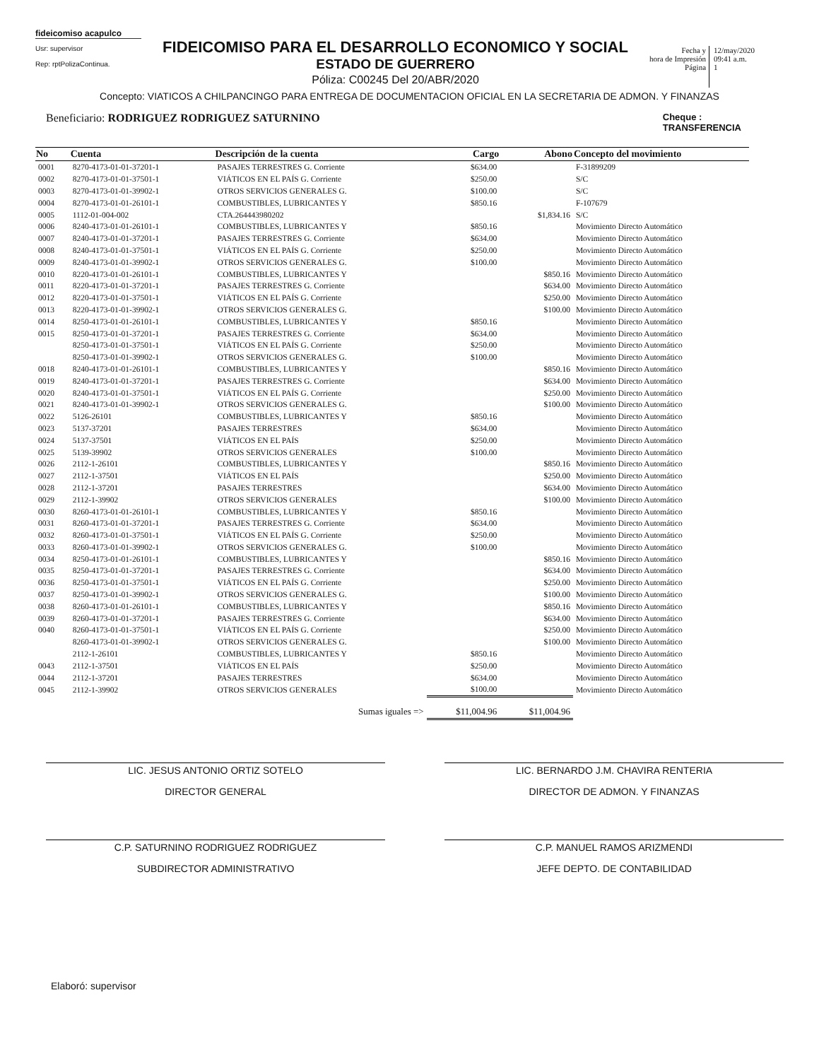fideicomiso acapulco
Usr: supervisor
Rep: rptPolizaContinua.
FIDEICOMISO PARA EL DESARROLLO ECONOMICO Y SOCIAL
ESTADO DE GUERRERO
Póliza: C00245 Del 20/ABR/2020
Fecha y
hora de Impresión
Página
12/may/2020
09:41 a.m.
1
Concepto: VIATICOS A CHILPANCINGO PARA ENTREGA DE DOCUMENTACION OFICIAL EN LA SECRETARIA DE ADMON. Y FINANZAS
Beneficiario: RODRIGUEZ RODRIGUEZ SATURNINO
Cheque :
TRANSFERENCIA
| No | Cuenta | Descripción de la cuenta | Cargo | Abono | Concepto del movimiento |
| --- | --- | --- | --- | --- | --- |
| 0001 | 8270-4173-01-01-37201-1 | PASAJES TERRESTRES G. Corriente | $634.00 | | F-31899209 |
| 0002 | 8270-4173-01-01-37501-1 | VIÁTICOS EN EL PAÍS G. Corriente | $250.00 | | S/C |
| 0003 | 8270-4173-01-01-39902-1 | OTROS SERVICIOS GENERALES G. | $100.00 | | S/C |
| 0004 | 8270-4173-01-01-26101-1 | COMBUSTIBLES, LUBRICANTES Y | $850.16 | | F-107679 |
| 0005 | 1112-01-004-002 | CTA.264443980202 | | $1,834.16 | S/C |
| 0006 | 8240-4173-01-01-26101-1 | COMBUSTIBLES, LUBRICANTES Y | $850.16 | | Movimiento Directo Automático |
| 0007 | 8240-4173-01-01-37201-1 | PASAJES TERRESTRES G. Corriente | $634.00 | | Movimiento Directo Automático |
| 0008 | 8240-4173-01-01-37501-1 | VIÁTICOS EN EL PAÍS G. Corriente | $250.00 | | Movimiento Directo Automático |
| 0009 | 8240-4173-01-01-39902-1 | OTROS SERVICIOS GENERALES G. | $100.00 | | Movimiento Directo Automático |
| 0010 | 8220-4173-01-01-26101-1 | COMBUSTIBLES, LUBRICANTES Y | | $850.16 | Movimiento Directo Automático |
| 0011 | 8220-4173-01-01-37201-1 | PASAJES TERRESTRES G. Corriente | | $634.00 | Movimiento Directo Automático |
| 0012 | 8220-4173-01-01-37501-1 | VIÁTICOS EN EL PAÍS G. Corriente | | $250.00 | Movimiento Directo Automático |
| 0013 | 8220-4173-01-01-39902-1 | OTROS SERVICIOS GENERALES G. | | $100.00 | Movimiento Directo Automático |
| 0014 | 8250-4173-01-01-26101-1 | COMBUSTIBLES, LUBRICANTES Y | $850.16 | | Movimiento Directo Automático |
| 0015 | 8250-4173-01-01-37201-1 | PASAJES TERRESTRES G. Corriente | $634.00 | | Movimiento Directo Automático |
| | 8250-4173-01-01-37501-1 | VIÁTICOS EN EL PAÍS G. Corriente | $250.00 | | Movimiento Directo Automático |
| | 8250-4173-01-01-39902-1 | OTROS SERVICIOS GENERALES G. | $100.00 | | Movimiento Directo Automático |
| 0018 | 8240-4173-01-01-26101-1 | COMBUSTIBLES, LUBRICANTES Y | | $850.16 | Movimiento Directo Automático |
| 0019 | 8240-4173-01-01-37201-1 | PASAJES TERRESTRES G. Corriente | | $634.00 | Movimiento Directo Automático |
| 0020 | 8240-4173-01-01-37501-1 | VIÁTICOS EN EL PAÍS G. Corriente | | $250.00 | Movimiento Directo Automático |
| 0021 | 8240-4173-01-01-39902-1 | OTROS SERVICIOS GENERALES G. | | $100.00 | Movimiento Directo Automático |
| 0022 | 5126-26101 | COMBUSTIBLES, LUBRICANTES Y | $850.16 | | Movimiento Directo Automático |
| 0023 | 5137-37201 | PASAJES TERRESTRES | $634.00 | | Movimiento Directo Automático |
| 0024 | 5137-37501 | VIÁTICOS EN EL PAÍS | $250.00 | | Movimiento Directo Automático |
| 0025 | 5139-39902 | OTROS SERVICIOS GENERALES | $100.00 | | Movimiento Directo Automático |
| 0026 | 2112-1-26101 | COMBUSTIBLES, LUBRICANTES Y | | $850.16 | Movimiento Directo Automático |
| 0027 | 2112-1-37501 | VIÁTICOS EN EL PAÍS | | $250.00 | Movimiento Directo Automático |
| 0028 | 2112-1-37201 | PASAJES TERRESTRES | | $634.00 | Movimiento Directo Automático |
| 0029 | 2112-1-39902 | OTROS SERVICIOS GENERALES | | $100.00 | Movimiento Directo Automático |
| 0030 | 8260-4173-01-01-26101-1 | COMBUSTIBLES, LUBRICANTES Y | $850.16 | | Movimiento Directo Automático |
| 0031 | 8260-4173-01-01-37201-1 | PASAJES TERRESTRES G. Corriente | $634.00 | | Movimiento Directo Automático |
| 0032 | 8260-4173-01-01-37501-1 | VIÁTICOS EN EL PAÍS G. Corriente | $250.00 | | Movimiento Directo Automático |
| 0033 | 8260-4173-01-01-39902-1 | OTROS SERVICIOS GENERALES G. | $100.00 | | Movimiento Directo Automático |
| 0034 | 8250-4173-01-01-26101-1 | COMBUSTIBLES, LUBRICANTES Y | | $850.16 | Movimiento Directo Automático |
| 0035 | 8250-4173-01-01-37201-1 | PASAJES TERRESTRES G. Corriente | | $634.00 | Movimiento Directo Automático |
| 0036 | 8250-4173-01-01-37501-1 | VIÁTICOS EN EL PAÍS G. Corriente | | $250.00 | Movimiento Directo Automático |
| 0037 | 8250-4173-01-01-39902-1 | OTROS SERVICIOS GENERALES G. | | $100.00 | Movimiento Directo Automático |
| 0038 | 8260-4173-01-01-26101-1 | COMBUSTIBLES, LUBRICANTES Y | | $850.16 | Movimiento Directo Automático |
| 0039 | 8260-4173-01-01-37201-1 | PASAJES TERRESTRES G. Corriente | | $634.00 | Movimiento Directo Automático |
| 0040 | 8260-4173-01-01-37501-1 | VIÁTICOS EN EL PAÍS G. Corriente | | $250.00 | Movimiento Directo Automático |
| | 8260-4173-01-01-39902-1 | OTROS SERVICIOS GENERALES G. | | $100.00 | Movimiento Directo Automático |
| | 2112-1-26101 | COMBUSTIBLES, LUBRICANTES Y | $850.16 | | Movimiento Directo Automático |
| 0043 | 2112-1-37501 | VIÁTICOS EN EL PAÍS | $250.00 | | Movimiento Directo Automático |
| 0044 | 2112-1-37201 | PASAJES TERRESTRES | $634.00 | | Movimiento Directo Automático |
| 0045 | 2112-1-39902 | OTROS SERVICIOS GENERALES | $100.00 | | Movimiento Directo Automático |
| | | Sumas iguales => | $11,004.96 | $11,004.96 | |
LIC. JESUS ANTONIO ORTIZ SOTELO
DIRECTOR GENERAL
LIC. BERNARDO J.M. CHAVIRA RENTERIA
DIRECTOR DE ADMON. Y FINANZAS
C.P. SATURNINO RODRIGUEZ RODRIGUEZ
SUBDIRECTOR ADMINISTRATIVO
C.P. MANUEL RAMOS ARIZMENDI
JEFE DEPTO. DE CONTABILIDAD
Elaboró: supervisor